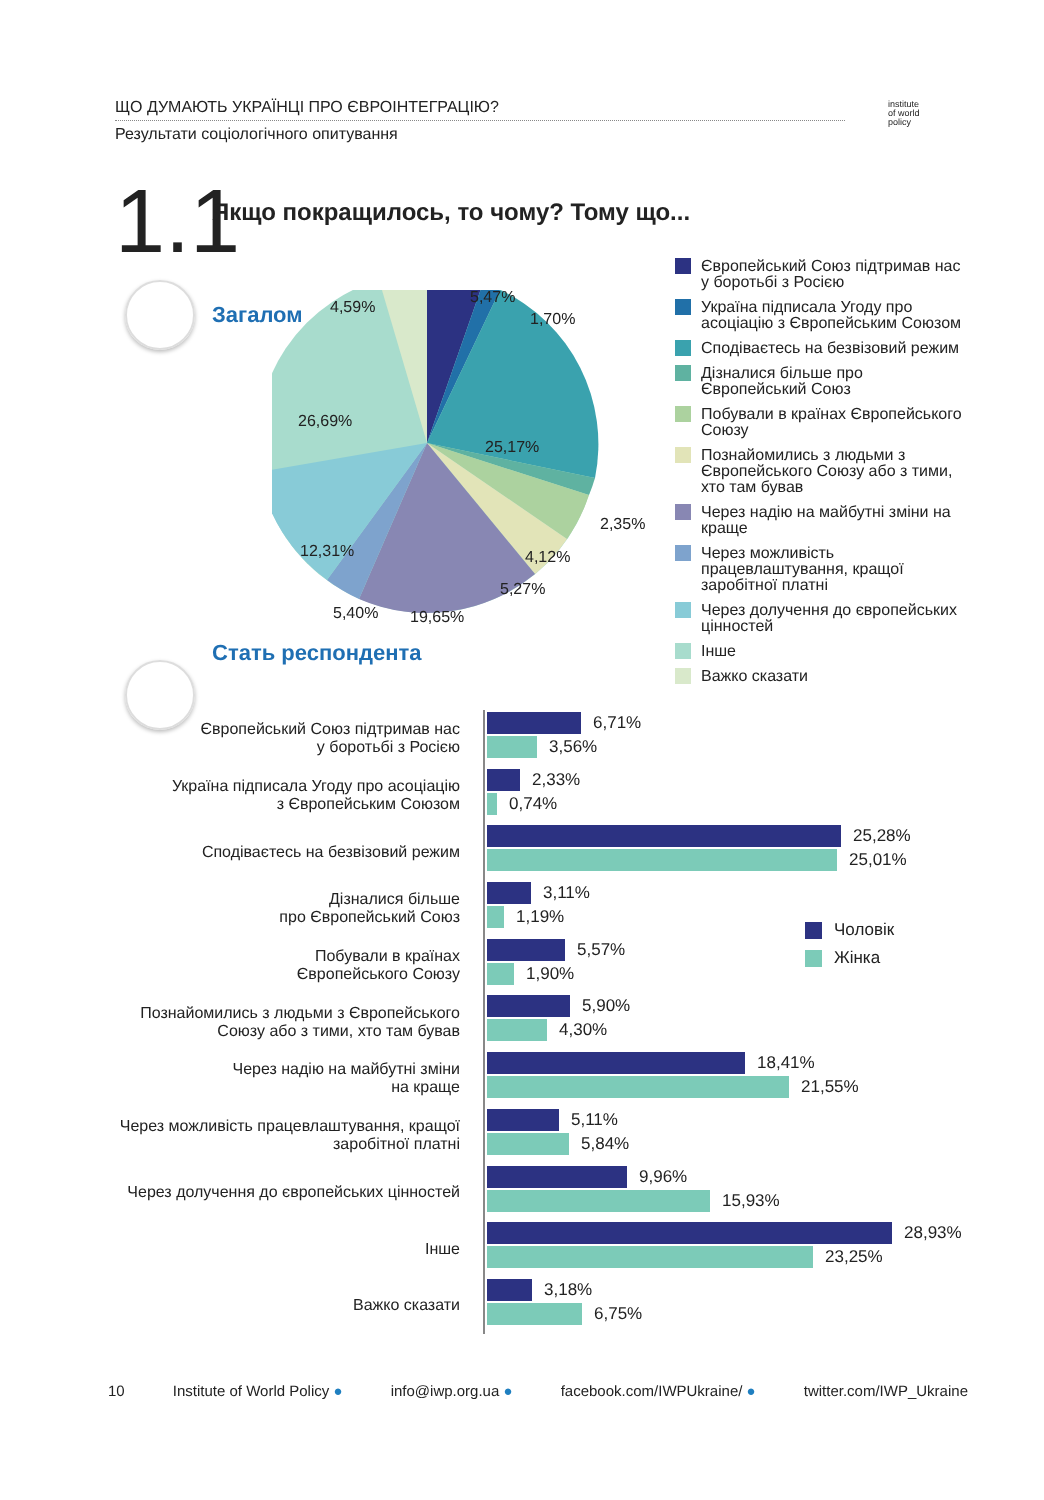ЩО ДУМАЮТЬ УКРАЇНЦІ ПРО ЄВРОІНТЕГРАЦІЮ?
Результати соціологічного опитування
institute
of world
policy
1.1
Якщо покращилось, то чому? Тому що...
Загалом 4,59%
5,47%
1,70%
26,69%
25,17%
2,35%
4,12%
5,27%
12,31%
5,40% 19,65%
Європейський Союз підтримав нас у боротьбі з Росією
Україна підписала Угоду про асоціацію з Європейським Союзом
Сподіваєтесь на безвізовий режим
Дізналися більше про Європейський Союз
Побували в країнах Європейського Союзу
Познайомились з людьми з Європейського Союзу або з тими, хто там бував
Через надію на майбутні зміни на краще
Через можливість працевлаштування, кращої заробітної платні
Через долучення до європейських цінностей
Інше
Важко сказати
Стать респондента
Європейський Союз підтримав нас
у боротьбі з Росією
6,71%
3,56%
Україна підписала Угоду про асоціацію
з Європейським Союзом
2,33%
0,74%
Сподіваєтесь на безвізовий режим
25,28%
25,01%
Дізналися більше
про Європейський Союз
3,11%
1,19%
Побували в країнах
Європейського Союзу
5,57%
1,90%
Познайомились з людьми з Європейського
Союзу або з тими, хто там бував
5,90%
4,30%
Через надію на майбутні зміни
на краще
18,41%
21,55%
Через можливість працевлаштування, кращої
заробітної платні
5,11%
5,84%
Через долучення до європейських цінностей
9,96%
15,93%
Інше
28,93%
23,25%
Важко сказати
3,18%
6,75%
Чоловік
Жінка
10 Institute of World Policy ● info@iwp.org.ua ● facebook.com/IWPUkraine/ ● twitter.com/IWP_Ukraine